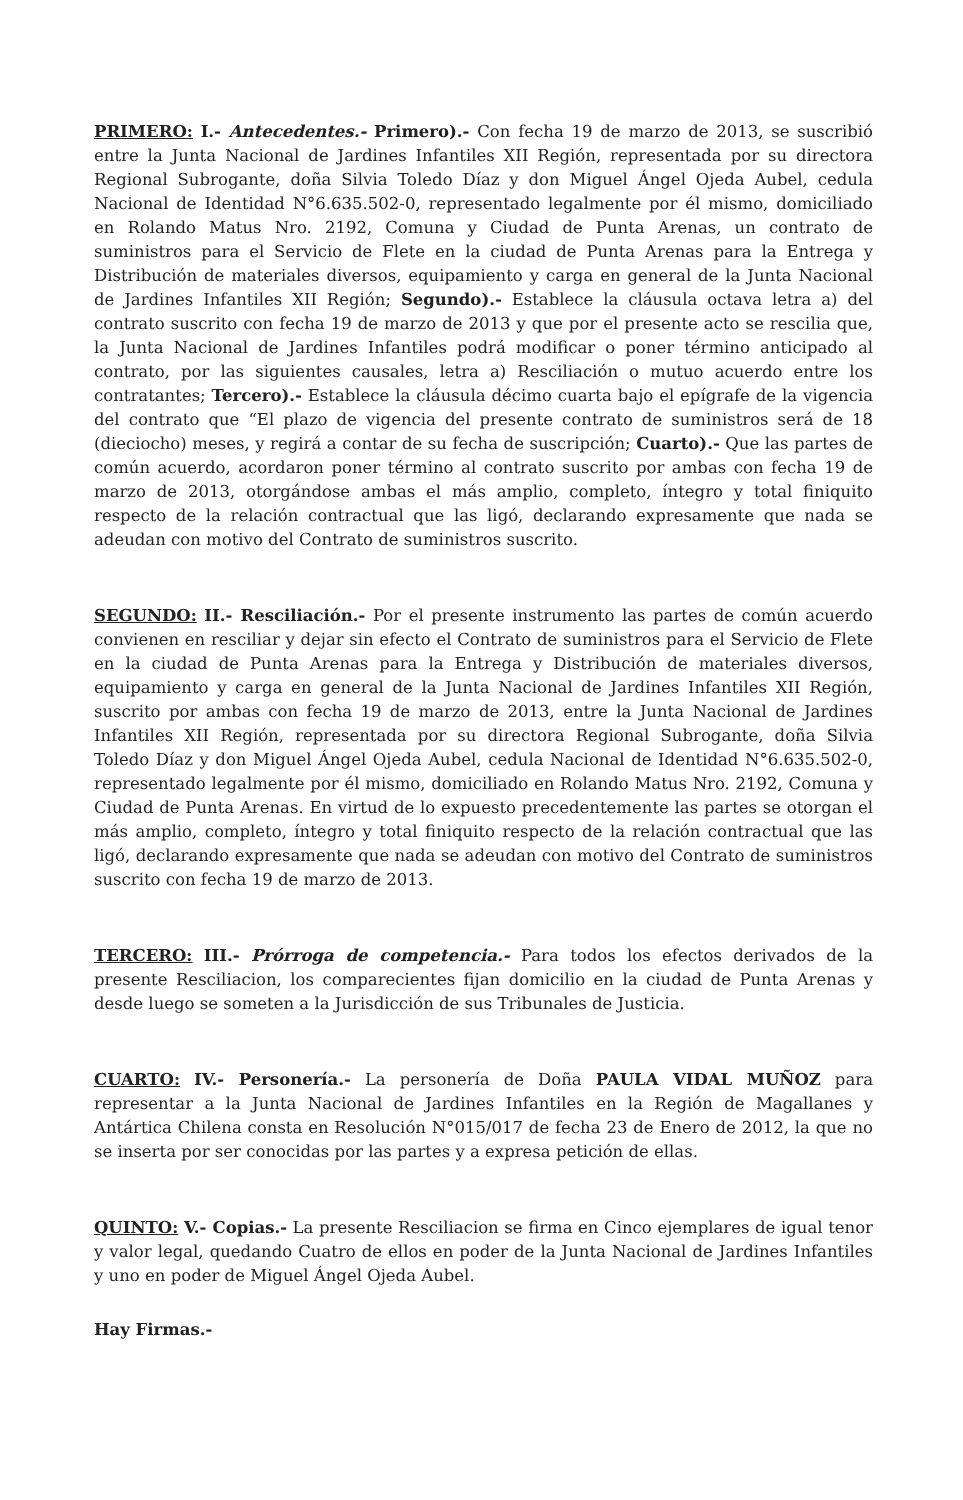PRIMERO: I.- Antecedentes.- Primero).- Con fecha 19 de marzo de 2013, se suscribió entre la Junta Nacional de Jardines Infantiles XII Región, representada por su directora Regional Subrogante, doña Silvia Toledo Díaz y don Miguel Ángel Ojeda Aubel, cedula Nacional de Identidad N°6.635.502-0, representado legalmente por él mismo, domiciliado en Rolando Matus Nro. 2192, Comuna y Ciudad de Punta Arenas, un contrato de suministros para el Servicio de Flete en la ciudad de Punta Arenas para la Entrega y Distribución de materiales diversos, equipamiento y carga en general de la Junta Nacional de Jardines Infantiles XII Región; Segundo).- Establece la cláusula octava letra a) del contrato suscrito con fecha 19 de marzo de 2013 y que por el presente acto se rescilia que, la Junta Nacional de Jardines Infantiles podrá modificar o poner término anticipado al contrato, por las siguientes causales, letra a) Resciliación o mutuo acuerdo entre los contratantes; Tercero).- Establece la cláusula décimo cuarta bajo el epígrafe de la vigencia del contrato que “El plazo de vigencia del presente contrato de suministros será de 18 (dieciocho) meses, y regirá a contar de su fecha de suscripción; Cuarto).- Que las partes de común acuerdo, acordaron poner término al contrato suscrito por ambas con fecha 19 de marzo de 2013, otorgándose ambas el más amplio, completo, íntegro y total finiquito respecto de la relación contractual que las ligó, declarando expresamente que nada se adeudan con motivo del Contrato de suministros suscrito.
SEGUNDO: II.- Resciliación.- Por el presente instrumento las partes de común acuerdo convienen en resciliar y dejar sin efecto el Contrato de suministros para el Servicio de Flete en la ciudad de Punta Arenas para la Entrega y Distribución de materiales diversos, equipamiento y carga en general de la Junta Nacional de Jardines Infantiles XII Región, suscrito por ambas con fecha 19 de marzo de 2013, entre la Junta Nacional de Jardines Infantiles XII Región, representada por su directora Regional Subrogante, doña Silvia Toledo Díaz y don Miguel Ángel Ojeda Aubel, cedula Nacional de Identidad N°6.635.502-0, representado legalmente por él mismo, domiciliado en Rolando Matus Nro. 2192, Comuna y Ciudad de Punta Arenas. En virtud de lo expuesto precedentemente las partes se otorgan el más amplio, completo, íntegro y total finiquito respecto de la relación contractual que las ligó, declarando expresamente que nada se adeudan con motivo del Contrato de suministros suscrito con fecha 19 de marzo de 2013.
TERCERO: III.- Prórroga de competencia.- Para todos los efectos derivados de la presente Resciliacion, los comparecientes fijan domicilio en la ciudad de Punta Arenas y desde luego se someten a la Jurisdicción de sus Tribunales de Justicia.
CUARTO: IV.- Personería.- La personería de Doña PAULA VIDAL MUÑOZ para representar a la Junta Nacional de Jardines Infantiles en la Región de Magallanes y Antártica Chilena consta en Resolución N°015/017 de fecha 23 de Enero de 2012, la que no se inserta por ser conocidas por las partes y a expresa petición de ellas.
QUINTO: V.- Copias.- La presente Resciliacion se firma en Cinco ejemplares de igual tenor y valor legal, quedando Cuatro de ellos en poder de la Junta Nacional de Jardines Infantiles y uno en poder de Miguel Ángel Ojeda Aubel.
Hay Firmas.-